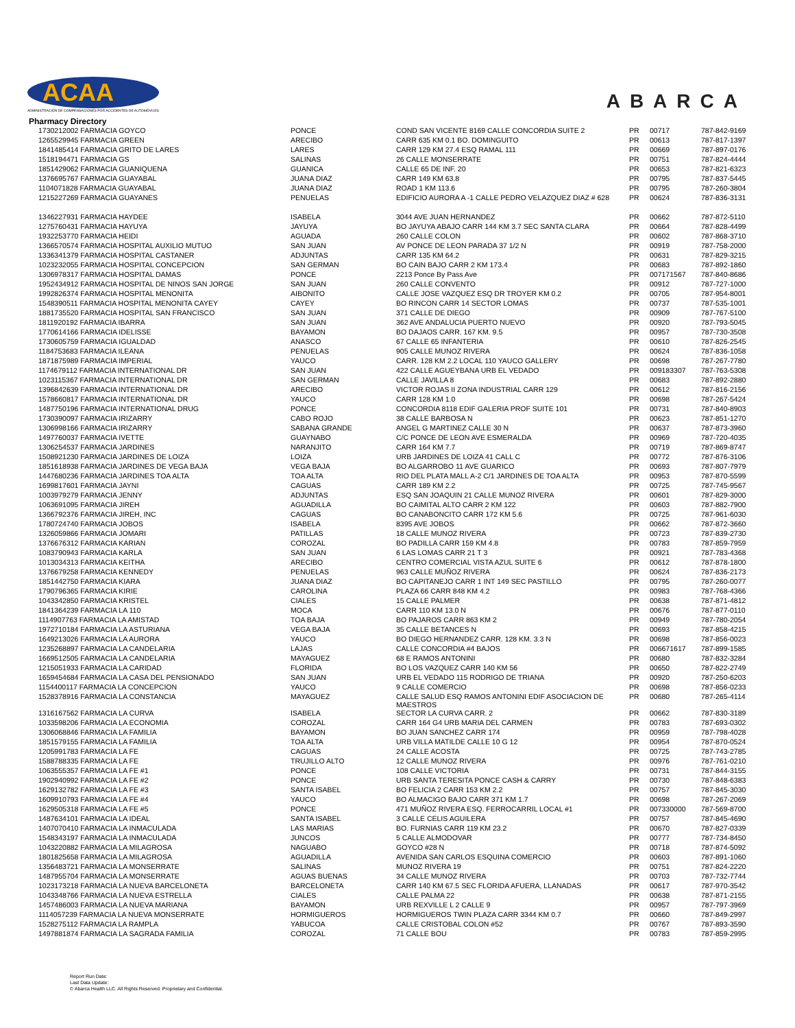ACAA
ADMINISTRACIÓN DE COMPENSACIONES POR ACCIDENTES DE AUTOMÓVILES
ABARCA
Pharmacy Directory
| 1730212002 FARMACIA GOYCO | PONCE | COND SAN VICENTE 8169 CALLE CONCORDIA SUITE 2 | PR | 00717 | 787-842-9169 |
| 1265529945 FARMACIA GREEN | ARECIBO | CARR 635 KM 0.1 BO. DOMINGUITO | PR | 00613 | 787-817-1397 |
| 1841485414 FARMACIA GRITO DE LARES | LARES | CARR 129 KM 27.4 ESQ RAMAL 111 | PR | 00669 | 787-897-0176 |
| 1518194471 FARMACIA GS | SALINAS | 26 CALLE MONSERRATE | PR | 00751 | 787-824-4444 |
| 1851429062 FARMACIA GUANIQUENA | GUANICA | CALLE 65 DE INF. 20 | PR | 00653 | 787-821-6323 |
| 1376695767 FARMACIA GUAYABAL | JUANA DIAZ | CARR 149 KM 63.8 | PR | 00795 | 787-837-5445 |
| 1104071828 FARMACIA GUAYABAL | JUANA DIAZ | ROAD 1 KM 113.6 | PR | 00795 | 787-260-3804 |
| 1215227269 FARMACIA GUAYANES | PENUELAS | EDIFICIO AURORA A -1 CALLE PEDRO VELAZQUEZ DIAZ # 628 | PR | 00624 | 787-836-3131 |
| 1346227931 FARMACIA HAYDEE | ISABELA | 3044 AVE JUAN HERNANDEZ | PR | 00662 | 787-872-5110 |
| 1275760431 FARMACIA HAYUYA | JAYUYA | BO JAYUYA ABAJO CARR 144 KM 3.7 SEC SANTA CLARA | PR | 00664 | 787-828-4499 |
| 1932253770 FARMACIA HEIDI | AGUADA | 260 CALLE COLON | PR | 00602 | 787-868-3710 |
| 1366570574 FARMACIA HOSPITAL AUXILIO MUTUO | SAN JUAN | AV PONCE DE LEON PARADA 37 1/2 N | PR | 00919 | 787-758-2000 |
| 1336341379 FARMACIA HOSPITAL CASTANER | ADJUNTAS | CARR 135 KM 64.2 | PR | 00631 | 787-829-3215 |
| 1023232055 FARMACIA HOSPITAL CONCEPCION | SAN GERMAN | BO CAIN BAJO CARR 2 KM 173.4 | PR | 00683 | 787-892-1860 |
| 1306978317 FARMACIA HOSPITAL DAMAS | PONCE | 2213 Ponce By Pass Ave | PR | 007171567 | 787-840-8686 |
| 1952434912 FARMACIA HOSPITAL DE NINOS SAN JORGE | SAN JUAN | 260 CALLE CONVENTO | PR | 00912 | 787-727-1000 |
| 1992826374 FARMACIA HOSPITAL MENONITA | AIBONITO | CALLE JOSE VAZQUEZ ESQ DR TROYER KM 0.2 | PR | 00705 | 787-954-8001 |
| 1548390511 FARMACIA HOSPITAL MENONITA CAYEY | CAYEY | BO RINCON CARR 14 SECTOR LOMAS | PR | 00737 | 787-535-1001 |
| 1881735520 FARMACIA HOSPITAL SAN FRANCISCO | SAN JUAN | 371 CALLE DE DIEGO | PR | 00909 | 787-767-5100 |
| 1811920192 FARMACIA IBARRA | SAN JUAN | 362 AVE ANDALUCIA PUERTO NUEVO | PR | 00920 | 787-793-5045 |
| 1770614166 FARMACIA IDELISSE | BAYAMON | BO DAJAOS CARR. 167 KM. 9.5 | PR | 00957 | 787-730-3508 |
| 1730605759 FARMACIA IGUALDAD | ANASCO | 67 CALLE 65 INFANTERIA | PR | 00610 | 787-826-2545 |
| 1184753683 FARMACIA ILEANA | PENUELAS | 905 CALLE MUNOZ RIVERA | PR | 00624 | 787-836-1058 |
| 1871875989 FARMACIA IMPERIAL | YAUCO | CARR. 128 KM 2.2 LOCAL 110 YAUCO GALLERY | PR | 00698 | 787-267-7780 |
| 1174679112 FARMACIA INTERNATIONAL DR | SAN JUAN | 422 CALLE AGUEYBANA URB EL VEDADO | PR | 009183307 | 787-763-5308 |
| 1023115367 FARMACIA INTERNATIONAL DR | SAN GERMAN | CALLE JAVILLA 8 | PR | 00683 | 787-892-2880 |
| 1396842639 FARMACIA INTERNATIONAL DR | ARECIBO | VICTOR ROJAS II ZONA INDUSTRIAL CARR 129 | PR | 00612 | 787-816-2156 |
| 1578660817 FARMACIA INTERNATIONAL DR | YAUCO | CARR 128 KM 1.0 | PR | 00698 | 787-267-5424 |
| 1487750196 FARMACIA INTERNATIONAL DRUG | PONCE | CONCORDIA 8118 EDIF GALERIA PROF SUITE 101 | PR | 00731 | 787-840-8903 |
| 1730390097 FARMACIA IRIZARRY | CABO ROJO | 38 CALLE BARBOSA N | PR | 00623 | 787-851-1270 |
| 1306998166 FARMACIA IRIZARRY | SABANA GRANDE | ANGEL G MARTINEZ CALLE 30 N | PR | 00637 | 787-873-3960 |
| 1497760037 FARMACIA IVETTE | GUAYNABO | C/C PONCE DE LEON AVE ESMERALDA | PR | 00969 | 787-720-4035 |
| 1306254537 FARMACIA JARDINES | NARANJITO | CARR 164 KM 7.7 | PR | 00719 | 787-869-8747 |
| 1508921230 FARMACIA JARDINES DE LOIZA | LOIZA | URB JARDINES DE LOIZA 41 CALL C | PR | 00772 | 787-876-3106 |
| 1851618938 FARMACIA JARDINES DE VEGA BAJA | VEGA BAJA | BO ALGARROBO 11 AVE GUARICO | PR | 00693 | 787-807-7979 |
| 1447680236 FARMACIA JARDINES TOA ALTA | TOA ALTA | RIO DEL PLATA MALL A-2 C/1 JARDINES DE TOA ALTA | PR | 00953 | 787-870-5599 |
| 1699817601 FARMACIA JAYNI | CAGUAS | CARR 189 KM 2.2 | PR | 00725 | 787-745-9567 |
| 1003979279 FARMACIA JENNY | ADJUNTAS | ESQ SAN JOAQUIN 21 CALLE MUNOZ RIVERA | PR | 00601 | 787-829-3000 |
| 1063691095 FARMACIA JIREH | AGUADILLA | BO CAIMITAL ALTO CARR 2 KM 122 | PR | 00603 | 787-882-7900 |
| 1366792376 FARMACIA JIREH, INC | CAGUAS | BO CANABONCITO CARR 172 KM 5.6 | PR | 00725 | 787-961-6030 |
| 1780724740 FARMACIA JOBOS | ISABELA | 8395 AVE JOBOS | PR | 00662 | 787-872-3660 |
| 1326059866 FARMACIA JOMARI | PATILLAS | 18 CALLE MUNOZ RIVERA | PR | 00723 | 787-839-2730 |
| 1376676312 FARMACIA KARIAN | COROZAL | BO PADILLA CARR 159 KM 4.8 | PR | 00783 | 787-859-7959 |
| 1083790943 FARMACIA KARLA | SAN JUAN | 6 LAS LOMAS CARR 21 T 3 | PR | 00921 | 787-783-4368 |
| 1013034313 FARMACIA KEITHA | ARECIBO | CENTRO COMERCIAL VISTA AZUL SUITE 6 | PR | 00612 | 787-878-1800 |
| 1376679258 FARMACIA KENNEDY | PENUELAS | 963 CALLE MUÑOZ RIVERA | PR | 00624 | 787-836-2173 |
| 1851442750 FARMACIA KIARA | JUANA DIAZ | BO CAPITANEJO CARR 1 INT 149 SEC PASTILLO | PR | 00795 | 787-260-0077 |
| 1790796365 FARMACIA KIRIE | CAROLINA | PLAZA 66 CARR 848 KM 4.2 | PR | 00983 | 787-768-4366 |
| 1043342850 FARMACIA KRISTEL | CIALES | 15 CALLE PALMER | PR | 00638 | 787-871-4812 |
| 1841364239 FARMACIA LA 110 | MOCA | CARR 110 KM 13.0 N | PR | 00676 | 787-877-0110 |
| 1114907763 FARMACIA LA AMISTAD | TOA BAJA | BO PAJAROS CARR 863 KM 2 | PR | 00949 | 787-780-2054 |
| 1972710184 FARMACIA LA ASTURIANA | VEGA BAJA | 35 CALLE BETANCES N | PR | 00693 | 787-858-4215 |
| 1649213026 FARMACIA LA AURORA | YAUCO | BO DIEGO HERNANDEZ CARR. 128 KM. 3.3 N | PR | 00698 | 787-856-0023 |
| 1235268897 FARMACIA LA CANDELARIA | LAJAS | CALLE CONCORDIA #4 BAJOS | PR | 006671617 | 787-899-1585 |
| 1669512505 FARMACIA LA CANDELARIA | MAYAGUEZ | 68 E RAMOS ANTONINI | PR | 00680 | 787-832-3284 |
| 1215051933 FARMACIA LA CARIDAD | FLORIDA | BO LOS VAZQUEZ CARR 140 KM 56 | PR | 00650 | 787-822-2749 |
| 1659454684 FARMACIA LA CASA DEL PENSIONADO | SAN JUAN | URB EL VEDADO 115 RODRIGO DE TRIANA | PR | 00920 | 787-250-6203 |
| 1154400117 FARMACIA LA CONCEPCION | YAUCO | 9 CALLE COMERCIO | PR | 00698 | 787-856-0233 |
| 1528378916 FARMACIA LA CONSTANCIA | MAYAGUEZ | CALLE SALUD ESQ RAMOS ANTONINI EDIF ASOCIACION DE MAESTROS | PR | 00680 | 787-265-4114 |
| 1316167562 FARMACIA LA CURVA | ISABELA | SECTOR LA CURVA CARR. 2 | PR | 00662 | 787-830-3189 |
| 1033598206 FARMACIA LA ECONOMIA | COROZAL | CARR 164 G4 URB MARIA DEL CARMEN | PR | 00783 | 787-693-0302 |
| 1306068846 FARMACIA LA FAMILIA | BAYAMON | BO JUAN SANCHEZ CARR 174 | PR | 00959 | 787-798-4028 |
| 1851579155 FARMACIA LA FAMILIA | TOA ALTA | URB VILLA MATILDE CALLE 10 G 12 | PR | 00954 | 787-870-0524 |
| 1205991783 FARMACIA LA FE | CAGUAS | 24 CALLE ACOSTA | PR | 00725 | 787-743-2785 |
| 1588788335 FARMACIA LA FE | TRUJILLO ALTO | 12 CALLE MUNOZ RIVERA | PR | 00976 | 787-761-0210 |
| 1063555357 FARMACIA LA FE #1 | PONCE | 108 CALLE VICTORIA | PR | 00731 | 787-844-3155 |
| 1902940992 FARMACIA LA FE #2 | PONCE | URB SANTA TERESITA PONCE CASH & CARRY | PR | 00730 | 787-848-6383 |
| 1629132782 FARMACIA LA FE #3 | SANTA ISABEL | BO FELICIA 2 CARR 153 KM 2.2 | PR | 00757 | 787-845-3030 |
| 1609910793 FARMACIA LA FE #4 | YAUCO | BO ALMACIGO BAJO CARR 371 KM 1.7 | PR | 00698 | 787-267-2069 |
| 1629505318 FARMACIA LA FE #5 | PONCE | 471 MUÑOZ RIVERA ESQ. FERROCARRIL LOCAL #1 | PR | 007330000 | 787-569-8700 |
| 1487634101 FARMACIA LA IDEAL | SANTA ISABEL | 3 CALLE CELIS AGUILERA | PR | 00757 | 787-845-4690 |
| 1407070410 FARMACIA LA INMACULADA | LAS MARIAS | BO. FURNIAS CARR 119 KM 23.2 | PR | 00670 | 787-827-0339 |
| 1548343197 FARMACIA LA INMACULADA | JUNCOS | 5 CALLE ALMODOVAR | PR | 00777 | 787-734-8450 |
| 1043220882 FARMACIA LA MILAGROSA | NAGUABO | GOYCO #28 N | PR | 00718 | 787-874-5092 |
| 1801825658 FARMACIA LA MILAGROSA | AGUADILLA | AVENIDA SAN CARLOS ESQUINA COMERCIO | PR | 00603 | 787-891-1060 |
| 1356483721 FARMACIA LA MONSERRATE | SALINAS | MUNOZ RIVERA 19 | PR | 00751 | 787-824-2220 |
| 1487955704 FARMACIA LA MONSERRATE | AGUAS BUENAS | 34 CALLE MUNOZ RIVERA | PR | 00703 | 787-732-7744 |
| 1023173218 FARMACIA LA NUEVA BARCELONETA | BARCELONETA | CARR 140 KM 67.5 SEC FLORIDA AFUERA, LLANADAS | PR | 00617 | 787-970-3542 |
| 1043348766 FARMACIA LA NUEVA ESTRELLA | CIALES | CALLE PALMA 22 | PR | 00638 | 787-871-2155 |
| 1457486003 FARMACIA LA NUEVA MARIANA | BAYAMON | URB REXVILLE L 2 CALLE 9 | PR | 00957 | 787-797-3969 |
| 1114057239 FARMACIA LA NUEVA MONSERRATE | HORMIGUEROS | HORMIGUEROS TWIN PLAZA CARR 3344 KM 0.7 | PR | 00660 | 787-849-2997 |
| 1528275112 FARMACIA LA RAMPLA | YABUCOA | CALLE CRISTOBAL COLON #52 | PR | 00767 | 787-893-3590 |
| 1497881874 FARMACIA LA SAGRADA FAMILIA | COROZAL | 71 CALLE BOU | PR | 00783 | 787-859-2995 |
Report Run Date:
Last Data Update:
© Abarca Health LLC. All Rights Reserved. Proprietary and Confidential.